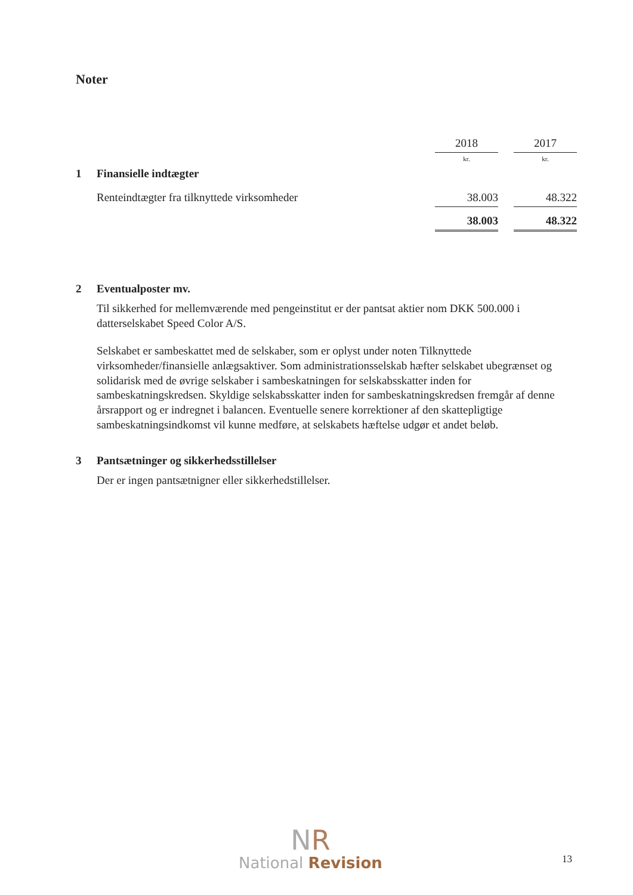Noter
| | | 2018 | | 2017 |
| --- | --- | --- | --- | --- |
| | | kr. | | kr. |
| 1 | Finansielle indtægter | | | |
| | Renteindtægter fra tilknyttede virksomheder | 38.003 | | 48.322 |
| | | 38.003 | | 48.322 |
2 Eventualposter mv.
Til sikkerhed for mellemværende med pengeinstitut er der pantsat aktier nom DKK 500.000 i datterselskabet Speed Color A/S.
Selskabet er sambeskattet med de selskaber, som er oplyst under noten Tilknyttede virksomheder/finansielle anlægsaktiver. Som administrationsselskab hæfter selskabet ubegrænset og solidarisk med de øvrige selskaber i sambeskatningen for selskabsskatter inden for sambeskatningskredsen. Skyldige selskabsskatter inden for sambeskatningskredsen fremgår af denne årsrapport og er indregnet i balancen. Eventuelle senere korrektioner af den skattepligtige sambeskatningsindkomst vil kunne medføre, at selskabets hæftelse udgør et andet beløb.
3 Pantsætninger og sikkerhedsstillelser
Der er ingen pantsætnigner eller sikkerhedstillelser.
NR
National Revision
13